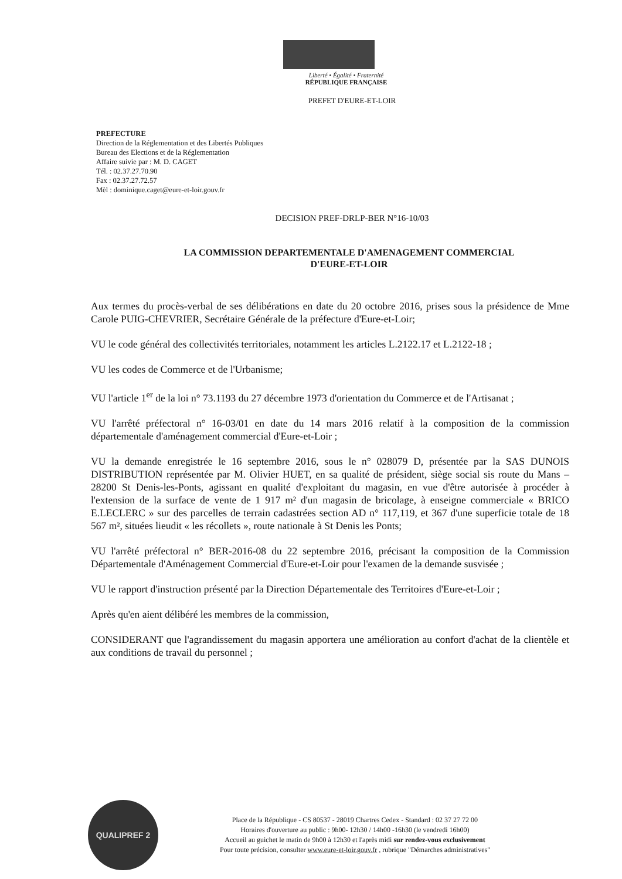Liberté • Égalité • Fraternité
RÉPUBLIQUE FRANÇAISE
PREFET D'EURE-ET-LOIR
PREFECTURE
Direction de la Réglementation et des Libertés Publiques
Bureau des Elections et de la Réglementation
Affaire suivie par : M. D. CAGET
Tél. : 02.37.27.70.90
Fax : 02.37.27.72.57
Mèl : dominique.caget@eure-et-loir.gouv.fr
DECISION PREF-DRLP-BER N°16-10/03
LA COMMISSION DEPARTEMENTALE D'AMENAGEMENT COMMERCIAL
D'EURE-ET-LOIR
Aux termes du procès-verbal de ses délibérations en date du 20 octobre 2016, prises sous la présidence de Mme Carole PUIG-CHEVRIER, Secrétaire Générale de la préfecture d'Eure-et-Loir;
VU le code général des collectivités territoriales, notamment les articles L.2122.17 et L.2122-18 ;
VU les codes de Commerce et de l'Urbanisme;
VU l'article 1<sup>er</sup> de la loi n° 73.1193 du 27 décembre 1973 d'orientation du Commerce et de l'Artisanat ;
VU l'arrêté préfectoral n° 16-03/01 en date du 14 mars 2016 relatif à la composition de la commission départementale d'aménagement commercial d'Eure-et-Loir ;
VU la demande enregistrée le 16 septembre 2016, sous le n° 028079 D, présentée par la SAS DUNOIS DISTRIBUTION représentée par M. Olivier HUET, en sa qualité de président, siège social sis route du Mans – 28200 St Denis-les-Ponts, agissant en qualité d'exploitant du magasin, en vue d'être autorisée à procéder à l'extension de la surface de vente de 1 917 m² d'un magasin de bricolage, à enseigne commerciale « BRICO E.LECLERC » sur des parcelles de terrain cadastrées section AD n° 117,119, et 367 d'une superficie totale de 18 567 m², situées lieudit « les récollets », route nationale à St Denis les Ponts;
VU l'arrêté préfectoral n° BER-2016-08 du 22 septembre 2016, précisant la composition de la Commission Départementale d'Aménagement Commercial d'Eure-et-Loir pour l'examen de la demande susvisée ;
VU le rapport d'instruction présenté par la Direction Départementale des Territoires d'Eure-et-Loir ;
Après qu'en aient délibéré les membres de la commission,
CONSIDERANT que l'agrandissement du magasin apportera une amélioration au confort d'achat de la clientèle et aux conditions de travail du personnel ;
QUALIPREF 2
Place de la République - CS 80537 - 28019 Chartres Cedex - Standard : 02 37 27 72 00
Horaires d'ouverture au public : 9h00- 12h30 / 14h00 -16h30 (le vendredi 16h00)
Accueil au guichet le matin de 9h00 à 12h30 et l'après midi sur rendez-vous exclusivement
Pour toute précision, consulter www.eure-et-loir.gouv.fr , rubrique "Démarches administratives"